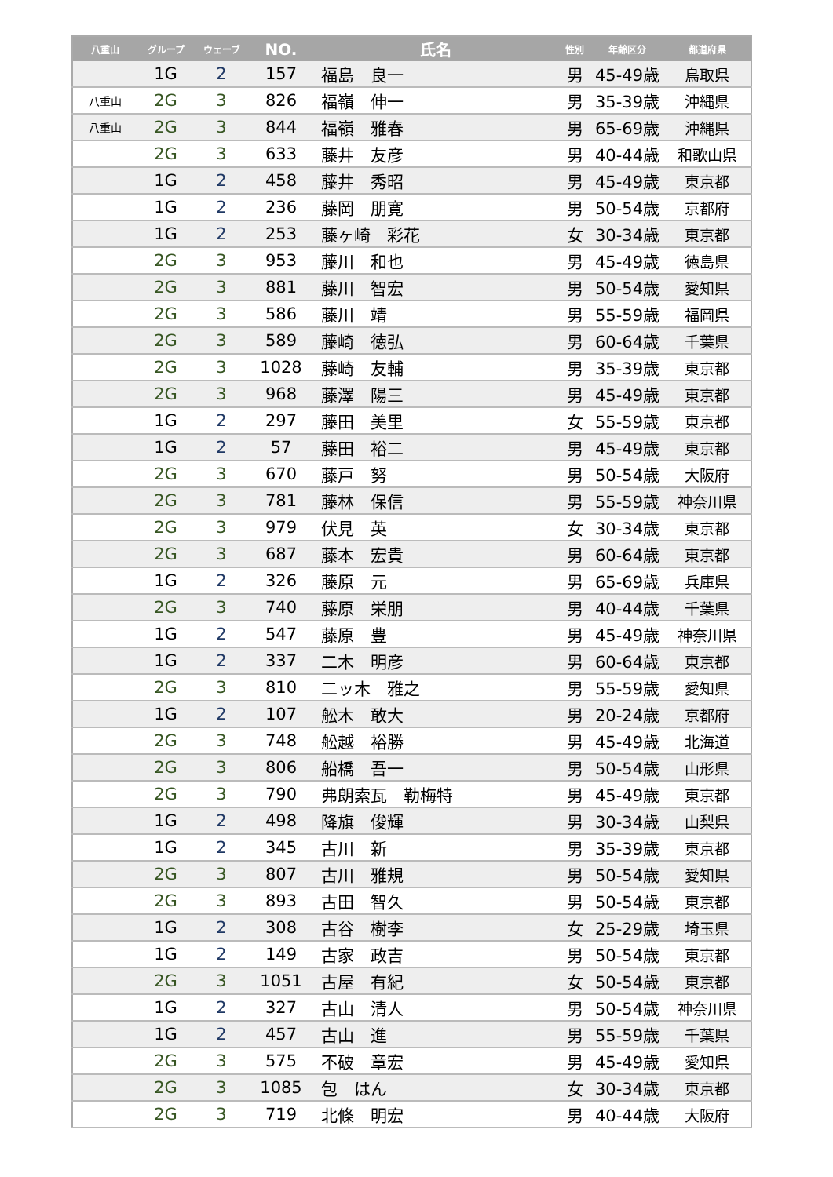| 八重山 | グループ | ウェーブ | NO. | 氏名 | 性別 | 年齢区分 | 都道府県 |
| --- | --- | --- | --- | --- | --- | --- | --- |
| | 1G | 2 | 157 | 福島 良一 | 男 | 45-49歳 | 鳥取県 |
| 八重山 | 2G | 3 | 826 | 福嶺 伸一 | 男 | 35-39歳 | 沖縄県 |
| 八重山 | 2G | 3 | 844 | 福嶺 雅春 | 男 | 65-69歳 | 沖縄県 |
| | 2G | 3 | 633 | 藤井 友彦 | 男 | 40-44歳 | 和歌山県 |
| | 1G | 2 | 458 | 藤井 秀昭 | 男 | 45-49歳 | 東京都 |
| | 1G | 2 | 236 | 藤岡 朋寛 | 男 | 50-54歳 | 京都府 |
| | 1G | 2 | 253 | 藤ヶ崎 彩花 | 女 | 30-34歳 | 東京都 |
| | 2G | 3 | 953 | 藤川 和也 | 男 | 45-49歳 | 徳島県 |
| | 2G | 3 | 881 | 藤川 智宏 | 男 | 50-54歳 | 愛知県 |
| | 2G | 3 | 586 | 藤川 靖 | 男 | 55-59歳 | 福岡県 |
| | 2G | 3 | 589 | 藤崎 徳弘 | 男 | 60-64歳 | 千葉県 |
| | 2G | 3 | 1028 | 藤崎 友輔 | 男 | 35-39歳 | 東京都 |
| | 2G | 3 | 968 | 藤澤 陽三 | 男 | 45-49歳 | 東京都 |
| | 1G | 2 | 297 | 藤田 美里 | 女 | 55-59歳 | 東京都 |
| | 1G | 2 | 57 | 藤田 裕二 | 男 | 45-49歳 | 東京都 |
| | 2G | 3 | 670 | 藤戸 努 | 男 | 50-54歳 | 大阪府 |
| | 2G | 3 | 781 | 藤林 保信 | 男 | 55-59歳 | 神奈川県 |
| | 2G | 3 | 979 | 伏見 英 | 女 | 30-34歳 | 東京都 |
| | 2G | 3 | 687 | 藤本 宏貴 | 男 | 60-64歳 | 東京都 |
| | 1G | 2 | 326 | 藤原 元 | 男 | 65-69歳 | 兵庫県 |
| | 2G | 3 | 740 | 藤原 栄朋 | 男 | 40-44歳 | 千葉県 |
| | 1G | 2 | 547 | 藤原 豊 | 男 | 45-49歳 | 神奈川県 |
| | 1G | 2 | 337 | 二木 明彦 | 男 | 60-64歳 | 東京都 |
| | 2G | 3 | 810 | 二ッ木 雅之 | 男 | 55-59歳 | 愛知県 |
| | 1G | 2 | 107 | 舩木 敢大 | 男 | 20-24歳 | 京都府 |
| | 2G | 3 | 748 | 舩越 裕勝 | 男 | 45-49歳 | 北海道 |
| | 2G | 3 | 806 | 船橋 吾一 | 男 | 50-54歳 | 山形県 |
| | 2G | 3 | 790 | 弗朗索瓦 勒梅特 | 男 | 45-49歳 | 東京都 |
| | 1G | 2 | 498 | 降旗 俊輝 | 男 | 30-34歳 | 山梨県 |
| | 1G | 2 | 345 | 古川 新 | 男 | 35-39歳 | 東京都 |
| | 2G | 3 | 807 | 古川 雅規 | 男 | 50-54歳 | 愛知県 |
| | 2G | 3 | 893 | 古田 智久 | 男 | 50-54歳 | 東京都 |
| | 1G | 2 | 308 | 古谷 樹李 | 女 | 25-29歳 | 埼玉県 |
| | 1G | 2 | 149 | 古家 政吉 | 男 | 50-54歳 | 東京都 |
| | 2G | 3 | 1051 | 古屋 有紀 | 女 | 50-54歳 | 東京都 |
| | 1G | 2 | 327 | 古山 清人 | 男 | 50-54歳 | 神奈川県 |
| | 1G | 2 | 457 | 古山 進 | 男 | 55-59歳 | 千葉県 |
| | 2G | 3 | 575 | 不破 章宏 | 男 | 45-49歳 | 愛知県 |
| | 2G | 3 | 1085 | 包 はん | 女 | 30-34歳 | 東京都 |
| | 2G | 3 | 719 | 北條 明宏 | 男 | 40-44歳 | 大阪府 |